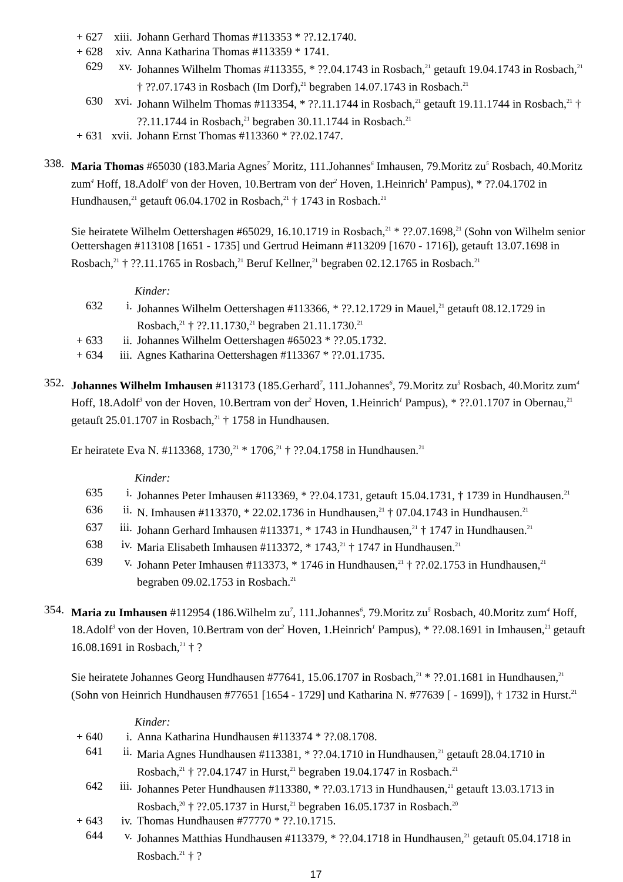+ 627 xiii. Johann Gerhard Thomas #113353 * ??.12.1740.
+ 628 xiv. Anna Katharina Thomas #113359 * 1741.
629 xv. Johannes Wilhelm Thomas #113355, * ??.04.1743 in Rosbach,<sup>21</sup> getauft 19.04.1743 in Rosbach,<sup>21</sup> † ??.07.1743 in Rosbach (Im Dorf),<sup>21</sup> begraben 14.07.1743 in Rosbach.<sup>21</sup>
630 xvi. Johann Wilhelm Thomas #113354, * ??.11.1744 in Rosbach,<sup>21</sup> getauft 19.11.1744 in Rosbach,<sup>21</sup> † ??.11.1744 in Rosbach,<sup>21</sup> begraben 30.11.1744 in Rosbach.<sup>21</sup>
+ 631 xvii. Johann Ernst Thomas #113360 * ??.02.1747.
338. Maria Thomas #65030 (183.Maria Agnes<sup>7</sup> Moritz, 111.Johannes<sup>6</sup> Imhausen, 79.Moritz zu<sup>5</sup> Rosbach, 40.Moritz zum<sup>4</sup> Hoff, 18.Adolf<sup>3</sup> von der Hoven, 10.Bertram von der<sup>2</sup> Hoven, 1.Heinrich<sup>1</sup> Pampus), * ??.04.1702 in Hundhausen,<sup>21</sup> getauft 06.04.1702 in Rosbach,<sup>21</sup> † 1743 in Rosbach.<sup>21</sup>
Sie heiratete Wilhelm Oettershagen #65029, 16.10.1719 in Rosbach,<sup>21</sup> * ??.07.1698,<sup>21</sup> (Sohn von Wilhelm senior Oettershagen #113108 [1651 - 1735] und Gertrud Heimann #113209 [1670 - 1716]), getauft 13.07.1698 in Rosbach,<sup>21</sup> † ??.11.1765 in Rosbach,<sup>21</sup> Beruf Kellner,<sup>21</sup> begraben 02.12.1765 in Rosbach.<sup>21</sup>
Kinder:
632 i. Johannes Wilhelm Oettershagen #113366, * ??.12.1729 in Mauel,<sup>21</sup> getauft 08.12.1729 in Rosbach,<sup>21</sup> † ??.11.1730,<sup>21</sup> begraben 21.11.1730.<sup>21</sup>
+ 633 ii. Johannes Wilhelm Oettershagen #65023 * ??.05.1732.
+ 634 iii. Agnes Katharina Oettershagen #113367 * ??.01.1735.
352. Johannes Wilhelm Imhausen #113173 (185.Gerhard<sup>7</sup>, 111.Johannes<sup>6</sup>, 79.Moritz zu<sup>5</sup> Rosbach, 40.Moritz zum<sup>4</sup> Hoff, 18.Adolf<sup>3</sup> von der Hoven, 10.Bertram von der<sup>2</sup> Hoven, 1.Heinrich<sup>1</sup> Pampus), * ??.01.1707 in Obernau,<sup>21</sup> getauft 25.01.1707 in Rosbach,<sup>21</sup> † 1758 in Hundhausen.
Er heiratete Eva N. #113368, 1730,<sup>21</sup> * 1706,<sup>21</sup> † ??.04.1758 in Hundhausen.<sup>21</sup>
Kinder:
635 i. Johannes Peter Imhausen #113369, * ??.04.1731, getauft 15.04.1731, † 1739 in Hundhausen.<sup>21</sup>
636 ii. N. Imhausen #113370, * 22.02.1736 in Hundhausen,<sup>21</sup> † 07.04.1743 in Hundhausen.<sup>21</sup>
637 iii. Johann Gerhard Imhausen #113371, * 1743 in Hundhausen,<sup>21</sup> † 1747 in Hundhausen.<sup>21</sup>
638 iv. Maria Elisabeth Imhausen #113372, * 1743,<sup>21</sup> † 1747 in Hundhausen.<sup>21</sup>
639 v. Johann Peter Imhausen #113373, * 1746 in Hundhausen,<sup>21</sup> † ??.02.1753 in Hundhausen,<sup>21</sup> begraben 09.02.1753 in Rosbach.<sup>21</sup>
354. Maria zu Imhausen #112954 (186.Wilhelm zu<sup>7</sup>, 111.Johannes<sup>6</sup>, 79.Moritz zu<sup>5</sup> Rosbach, 40.Moritz zum<sup>4</sup> Hoff, 18.Adolf<sup>3</sup> von der Hoven, 10.Bertram von der<sup>2</sup> Hoven, 1.Heinrich<sup>1</sup> Pampus), * ??.08.1691 in Imhausen,<sup>21</sup> getauft 16.08.1691 in Rosbach,<sup>21</sup> † ?
Sie heiratete Johannes Georg Hundhausen #77641, 15.06.1707 in Rosbach,<sup>21</sup> * ??.01.1681 in Hundhausen,<sup>21</sup> (Sohn von Heinrich Hundhausen #77651 [1654 - 1729] und Katharina N. #77639 [ - 1699]), † 1732 in Hurst.<sup>21</sup>
Kinder:
+ 640 i. Anna Katharina Hundhausen #113374 * ??.08.1708.
641 ii. Maria Agnes Hundhausen #113381, * ??.04.1710 in Hundhausen,<sup>21</sup> getauft 28.04.1710 in Rosbach,<sup>21</sup> † ??.04.1747 in Hurst,<sup>21</sup> begraben 19.04.1747 in Rosbach.<sup>21</sup>
642 iii. Johannes Peter Hundhausen #113380, * ??.03.1713 in Hundhausen,<sup>21</sup> getauft 13.03.1713 in Rosbach,<sup>20</sup> † ??.05.1737 in Hurst,<sup>21</sup> begraben 16.05.1737 in Rosbach.<sup>20</sup>
+ 643 iv. Thomas Hundhausen #77770 * ??.10.1715.
644 v. Johannes Matthias Hundhausen #113379, * ??.04.1718 in Hundhausen,<sup>21</sup> getauft 05.04.1718 in Rosbach.<sup>21</sup> † ?
17